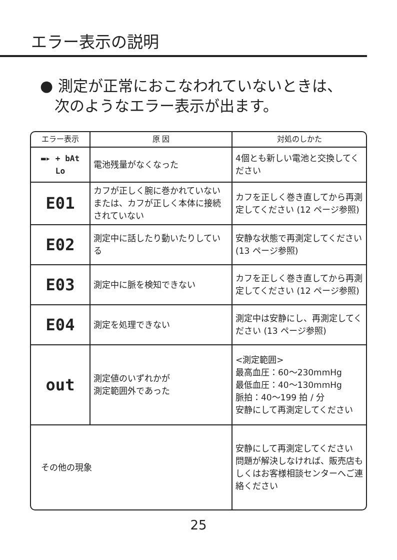エラー表示の説明
● 測定が正常におこなわれていないときは、
次のようなエラー表示が出ます。
| エラー表示 | 原 因 | 対処のしかた |
| --- | --- | --- |
| ▬▸ + bAt Lo | 電池残量がなくなった | 4個とも新しい電池と交換してください |
| E01 | カフが正しく腕に巻かれていない または、カフが正しく本体に接続されていない | カフを正しく巻き直してから再測定してください (12 ページ参照) |
| E02 | 測定中に話したり動いたりしている | 安静な状態で再測定してください (13 ページ参照) |
| E03 | 測定中に脈を検知できない | カフを正しく巻き直してから再測定してください (12 ページ参照) |
| E04 | 測定を処理できない | 測定中は安静にし、再測定してください (13 ページ参照) |
| out | 測定値のいずれかが 測定範囲外であった | <測定範囲> 最高血圧：60〜230mmHg 最低血圧：40〜130mmHg 脈拍：40〜199 拍 / 分 安静にして再測定してください |
| その他の現象 | | 安静にして再測定してください 問題が解決しなければ、販売店もしくはお客様相談センターへご連絡ください |
25